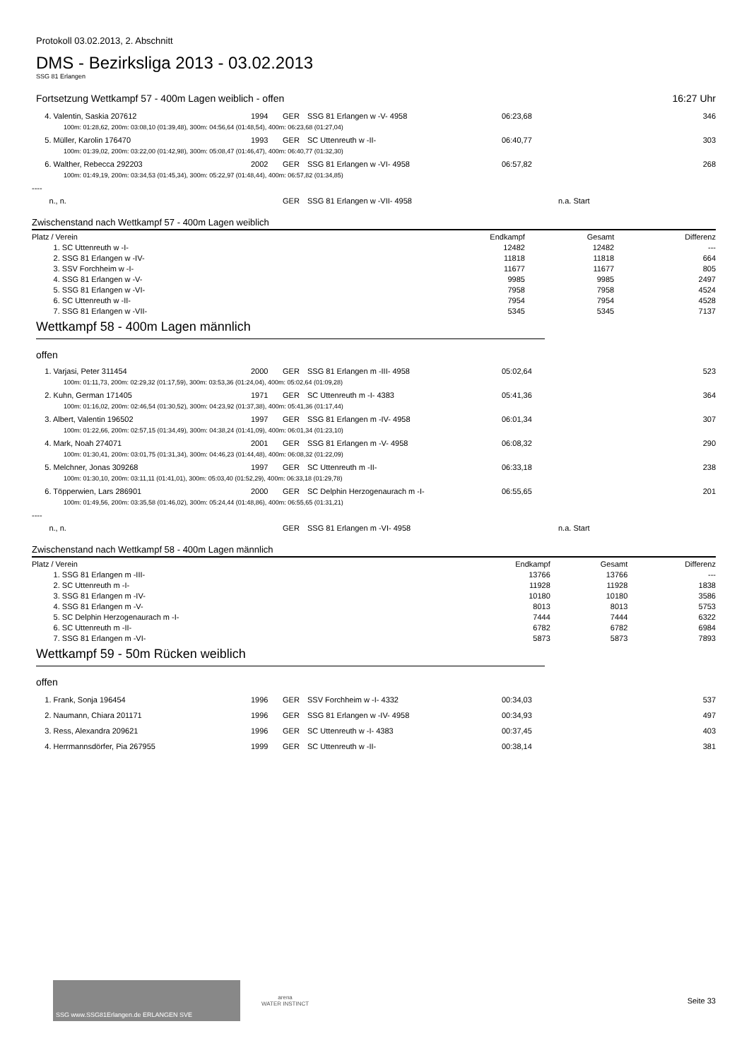Protokoll 03.02.2013, 2. Abschnitt
DMS - Bezirksliga 2013 - 03.02.2013
SSG 81 Erlangen
Fortsetzung Wettkampf 57 - 400m Lagen weiblich - offen 16:27 Uhr
| 4. Valentin, Saskia 207612 | 1994 | GER | SSG 81 Erlangen w -V- 4958 | 06:23,68 | | 346 |
| 100m: 01:28,62, 200m: 03:08,10 (01:39,48), 300m: 04:56,64 (01:48,54), 400m: 06:23,68 (01:27,04) | | | | | | |
| 5. Müller, Karolin 176470 | 1993 | GER | SC Uttenreuth w -II- | 06:40,77 | | 303 |
| 100m: 01:39,02, 200m: 03:22,00 (01:42,98), 300m: 05:08,47 (01:46,47), 400m: 06:40,77 (01:32,30) | | | | | | |
| 6. Walther, Rebecca 292203 | 2002 | GER | SSG 81 Erlangen w -VI- 4958 | 06:57,82 | | 268 |
| 100m: 01:49,19, 200m: 03:34,53 (01:45,34), 300m: 05:22,97 (01:48,44), 400m: 06:57,82 (01:34,85) | | | | | | |
| ---- | | | | | | |
| n., n. | | GER | SSG 81 Erlangen w -VII- 4958 | | n.a. Start | |
Zwischenstand nach Wettkampf 57 - 400m Lagen weiblich
| Platz / Verein | Endkampf | Gesamt | Differenz |
| --- | --- | --- | --- |
| 1. SC Uttenreuth w -I- | 12482 | 12482 | --- |
| 2. SSG 81 Erlangen w -IV- | 11818 | 11818 | 664 |
| 3. SSV Forchheim w -I- | 11677 | 11677 | 805 |
| 4. SSG 81 Erlangen w -V- | 9985 | 9985 | 2497 |
| 5. SSG 81 Erlangen w -VI- | 7958 | 7958 | 4524 |
| 6. SC Uttenreuth w -II- | 7954 | 7954 | 4528 |
| 7. SSG 81 Erlangen w -VII- | 5345 | 5345 | 7137 |
Wettkampf 58 - 400m Lagen männlich
offen
| 1. Varjasi, Peter 311454 | 2000 | GER | SSG 81 Erlangen m -III- 4958 | 05:02,64 | | 523 |
| 100m: 01:11,73, 200m: 02:29,32 (01:17,59), 300m: 03:53,36 (01:24,04), 400m: 05:02,64 (01:09,28) | | | | | | |
| 2. Kuhn, German 171405 | 1971 | GER | SC Uttenreuth m -I- 4383 | 05:41,36 | | 364 |
| 100m: 01:16,02, 200m: 02:46,54 (01:30,52), 300m: 04:23,92 (01:37,38), 400m: 05:41,36 (01:17,44) | | | | | | |
| 3. Albert, Valentin 196502 | 1997 | GER | SSG 81 Erlangen m -IV- 4958 | 06:01,34 | | 307 |
| 100m: 01:22,66, 200m: 02:57,15 (01:34,49), 300m: 04:38,24 (01:41,09), 400m: 06:01,34 (01:23,10) | | | | | | |
| 4. Mark, Noah 274071 | 2001 | GER | SSG 81 Erlangen m -V- 4958 | 06:08,32 | | 290 |
| 100m: 01:30,41, 200m: 03:01,75 (01:31,34), 300m: 04:46,23 (01:44,48), 400m: 06:08,32 (01:22,09) | | | | | | |
| 5. Melchner, Jonas 309268 | 1997 | GER | SC Uttenreuth m -II- | 06:33,18 | | 238 |
| 100m: 01:30,10, 200m: 03:11,11 (01:41,01), 300m: 05:03,40 (01:52,29), 400m: 06:33,18 (01:29,78) | | | | | | |
| 6. Töpperwien, Lars 286901 | 2000 | GER | SC Delphin Herzogenaurach m -I- | 06:55,65 | | 201 |
| 100m: 01:49,56, 200m: 03:35,58 (01:46,02), 300m: 05:24,44 (01:48,86), 400m: 06:55,65 (01:31,21) | | | | | | |
| ---- | | | | | | |
| n., n. | | GER | SSG 81 Erlangen m -VI- 4958 | | n.a. Start | |
Zwischenstand nach Wettkampf 58 - 400m Lagen männlich
| Platz / Verein | Endkampf | Gesamt | Differenz |
| --- | --- | --- | --- |
| 1. SSG 81 Erlangen m -III- | 13766 | 13766 | --- |
| 2. SC Uttenreuth m -I- | 11928 | 11928 | 1838 |
| 3. SSG 81 Erlangen m -IV- | 10180 | 10180 | 3586 |
| 4. SSG 81 Erlangen m -V- | 8013 | 8013 | 5753 |
| 5. SC Delphin Herzogenaurach m -I- | 7444 | 7444 | 6322 |
| 6. SC Uttenreuth m -II- | 6782 | 6782 | 6984 |
| 7. SSG 81 Erlangen m -VI- | 5873 | 5873 | 7893 |
Wettkampf 59 - 50m Rücken weiblich
offen
| 1. Frank, Sonja 196454 | 1996 | GER | SSV Forchheim w -I- 4332 | 00:34,03 | | 537 |
| 2. Naumann, Chiara 201171 | 1996 | GER | SSG 81 Erlangen w -IV- 4958 | 00:34,93 | | 497 |
| 3. Ress, Alexandra 209621 | 1996 | GER | SC Uttenreuth w -I- 4383 | 00:37,45 | | 403 |
| 4. Herrmannsdörfer, Pia 267955 | 1999 | GER | SC Uttenreuth w -II- | 00:38,14 | | 381 |
SSG www.SSG81Erlangen.de ERLANGEN SVE
arena
WATER INSTINCT
Seite 33